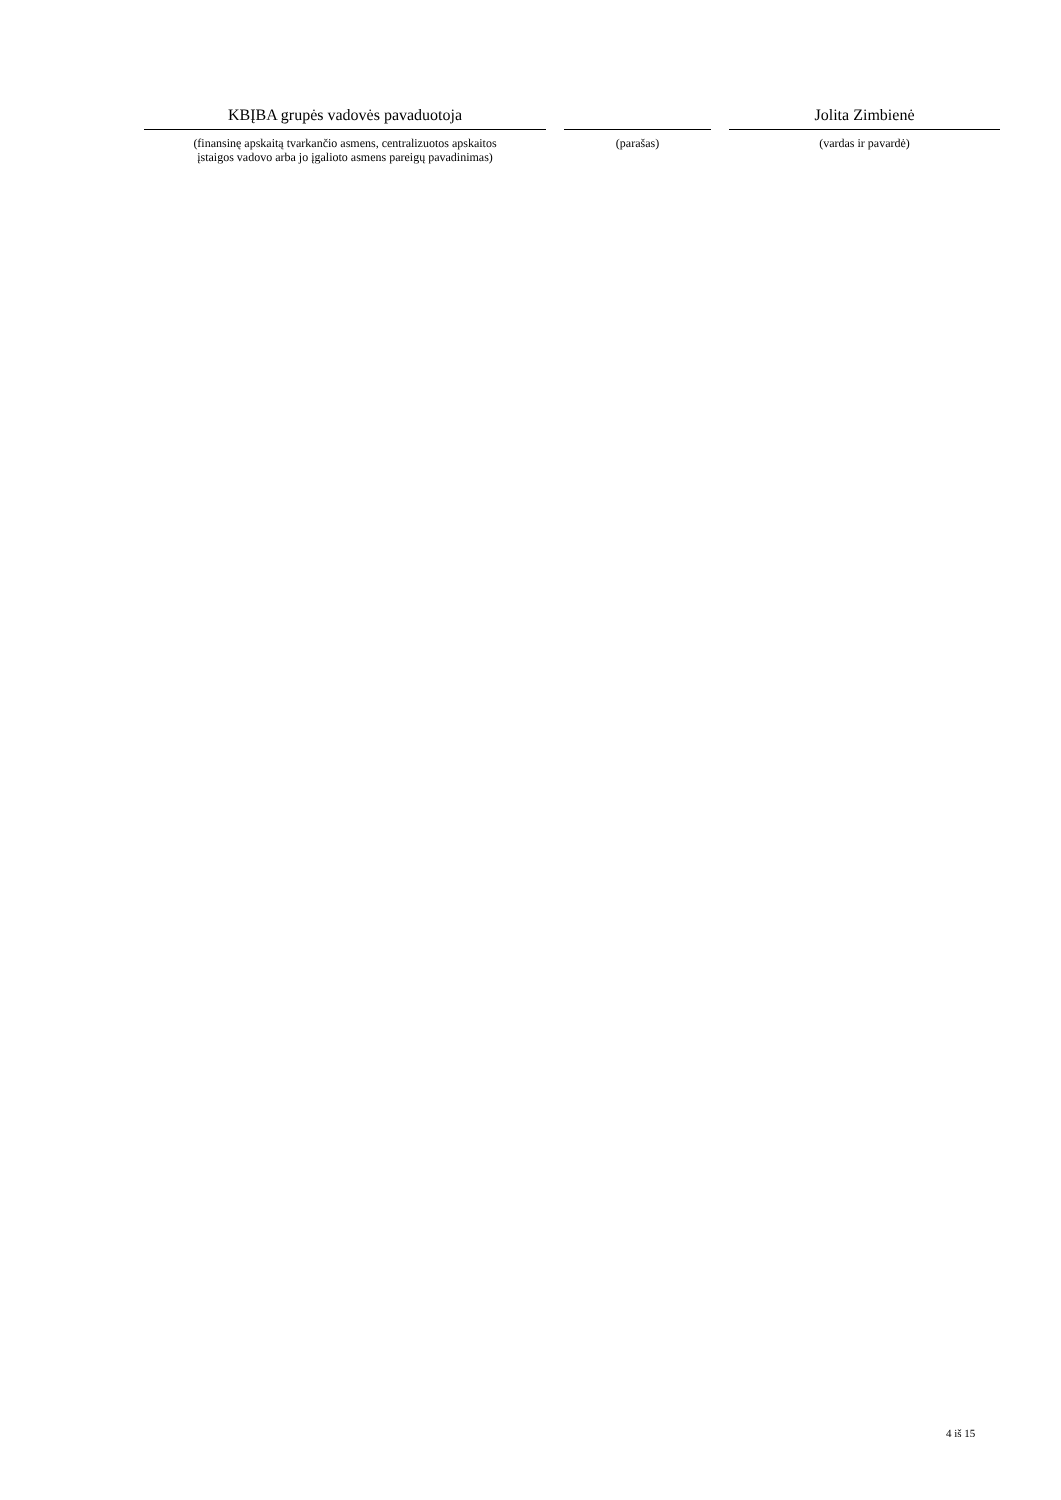KBĮBA grupės vadovės pavaduotoja
(finansinę apskaitą tvarkančio asmens, centralizuotos apskaitos
įstaigos vadovo arba jo įgalioto asmens pareigų pavadinimas)
(parašas)
Jolita Zimbienė
(vardas ir pavardė)
4 iš 15